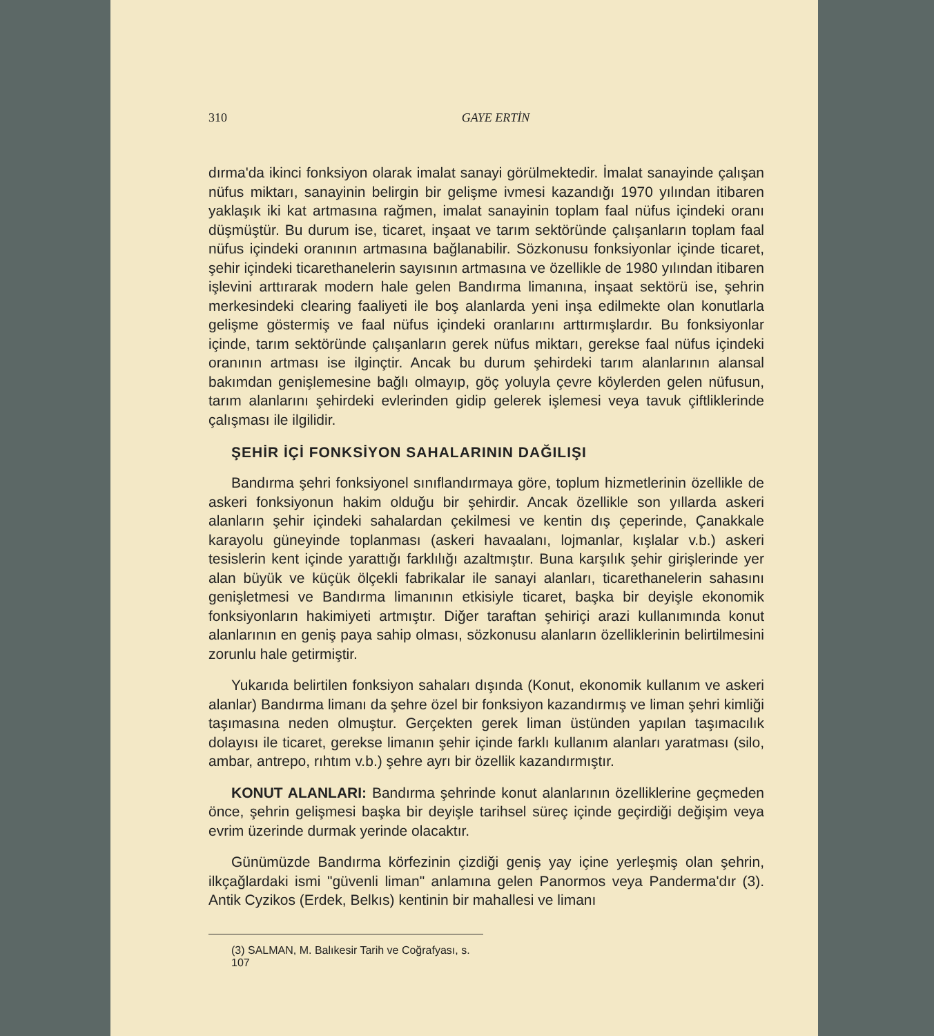310 GAYE ERTİN
dırma'da ikinci fonksiyon olarak imalat sanayi görülmektedir. İmalat sanayinde çalışan nüfus miktarı, sanayinin belirgin bir gelişme ivmesi kazandığı 1970 yılından itibaren yaklaşık iki kat artmasına rağmen, imalat sanayinin toplam faal nüfus içindeki oranı düşmüştür. Bu durum ise, ticaret, inşaat ve tarım sektöründe çalışanların toplam faal nüfus içindeki oranının artmasına bağlanabilir. Sözkonusu fonksiyonlar içinde ticaret, şehir içindeki ticarethanelerin sayısının artmasına ve özellikle de 1980 yılından itibaren işlevini arttırarak modern hale gelen Bandırma limanına, inşaat sektörü ise, şehrin merkesindeki clearing faaliyeti ile boş alanlarda yeni inşa edilmekte olan konutlarla gelişme göstermiş ve faal nüfus içindeki oranlarını arttırmışlardır. Bu fonksiyonlar içinde, tarım sektöründe çalışanların gerek nüfus miktarı, gerekse faal nüfus içindeki oranının artması ise ilginçtir. Ancak bu durum şehirdeki tarım alanlarının alansal bakımdan genişlemesine bağlı olmayıp, göç yoluyla çevre köylerden gelen nüfusun, tarım alanlarını şehirdeki evlerinden gidip gelerek işlemesi veya tavuk çiftliklerinde çalışması ile ilgilidir.
ŞEHİR İÇİ FONKSİYON SAHALARININ DAĞILIŞI
Bandırma şehri fonksiyonel sınıflandırmaya göre, toplum hizmetlerinin özellikle de askeri fonksiyonun hakim olduğu bir şehirdir. Ancak özellikle son yıllarda askeri alanların şehir içindeki sahalardan çekilmesi ve kentin dış çeperinde, Çanakkale karayolu güneyinde toplanması (askeri havaalanı, lojmanlar, kışlalar v.b.) askeri tesislerin kent içinde yarattığı farklılığı azaltmıştır. Buna karşılık şehir girişlerinde yer alan büyük ve küçük ölçekli fabrikalar ile sanayi alanları, ticarethanelerin sahasını genişletmesi ve Bandırma limanının etkisiyle ticaret, başka bir deyişle ekonomik fonksiyonların hakimiyeti artmıştır. Diğer taraftan şehiriçi arazi kullanımında konut alanlarının en geniş paya sahip olması, sözkonusu alanların özelliklerinin belirtilmesini zorunlu hale getirmiştir.
Yukarıda belirtilen fonksiyon sahaları dışında (Konut, ekonomik kullanım ve askeri alanlar) Bandırma limanı da şehre özel bir fonksiyon kazandırmış ve liman şehri kimliği taşımasına neden olmuştur. Gerçekten gerek liman üstünden yapılan taşımacılık dolayısı ile ticaret, gerekse limanın şehir içinde farklı kullanım alanları yaratması (silo, ambar, antrepo, rıhtım v.b.) şehre ayrı bir özellik kazandırmıştır.
KONUT ALANLARI: Bandırma şehrinde konut alanlarının özelliklerine geçmeden önce, şehrin gelişmesi başka bir deyişle tarihsel süreç içinde geçirdiği değişim veya evrim üzerinde durmak yerinde olacaktır.
Günümüzde Bandırma körfezinin çizdiği geniş yay içine yerleşmiş olan şehrin, ilkçağlardaki ismi "güvenli liman" anlamına gelen Panormos veya Panderma'dır (3). Antik Cyzikos (Erdek, Belkıs) kentinin bir mahallesi ve limanı
(3) SALMAN, M. Balıkesir Tarih ve Coğrafyası, s. 107